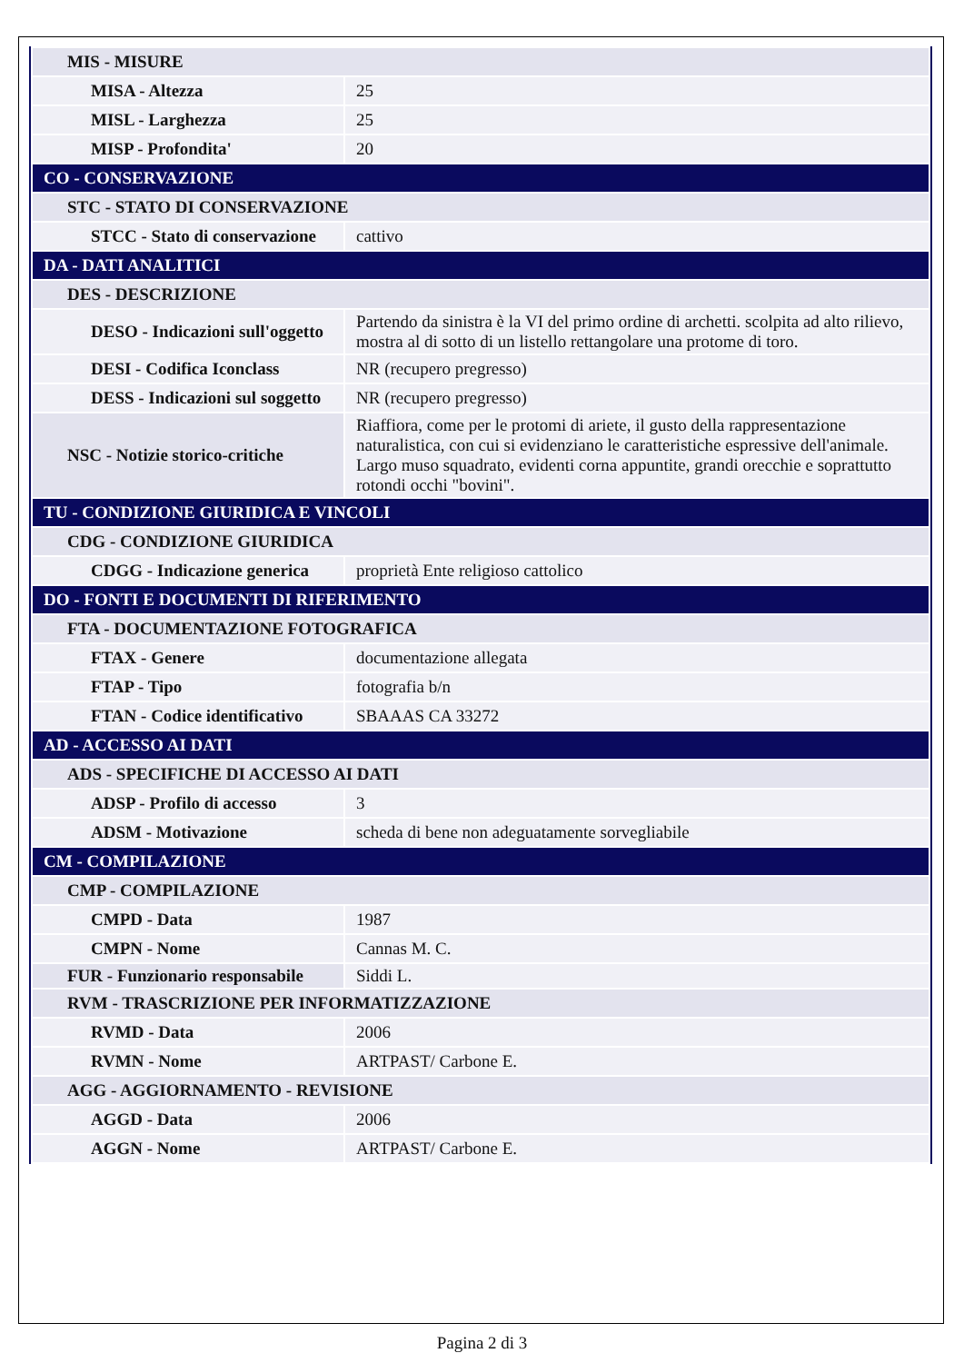| MIS - MISURE | |
| MISA - Altezza | 25 |
| MISL - Larghezza | 25 |
| MISP - Profondita' | 20 |
| CO - CONSERVAZIONE | |
| STC - STATO DI CONSERVAZIONE | |
| STCC - Stato di conservazione | cattivo |
| DA - DATI ANALITICI | |
| DES - DESCRIZIONE | |
| DESO - Indicazioni sull'oggetto | Partendo da sinistra è la VI del primo ordine di archetti. scolpita ad alto rilievo, mostra al di sotto di un listello rettangolare una protome di toro. |
| DESI - Codifica Iconclass | NR (recupero pregresso) |
| DESS - Indicazioni sul soggetto | NR (recupero pregresso) |
| NSC - Notizie storico-critiche | Riaffiora, come per le protomi di ariete, il gusto della rappresentazione naturalistica, con cui si evidenziano le caratteristiche espressive dell'animale. Largo muso squadrato, evidenti corna appuntite, grandi orecchie e soprattutto rotondi occhi "bovini". |
| TU - CONDIZIONE GIURIDICA E VINCOLI | |
| CDG - CONDIZIONE GIURIDICA | |
| CDGG - Indicazione generica | proprietà Ente religioso cattolico |
| DO - FONTI E DOCUMENTI DI RIFERIMENTO | |
| FTA - DOCUMENTAZIONE FOTOGRAFICA | |
| FTAX - Genere | documentazione allegata |
| FTAP - Tipo | fotografia b/n |
| FTAN - Codice identificativo | SBAAAS CA 33272 |
| AD - ACCESSO AI DATI | |
| ADS - SPECIFICHE DI ACCESSO AI DATI | |
| ADSP - Profilo di accesso | 3 |
| ADSM - Motivazione | scheda di bene non adeguatamente sorvegliabile |
| CM - COMPILAZIONE | |
| CMP - COMPILAZIONE | |
| CMPD - Data | 1987 |
| CMPN - Nome | Cannas M. C. |
| FUR - Funzionario responsabile | Siddi L. |
| RVM - TRASCRIZIONE PER INFORMATIZZAZIONE | |
| RVMD - Data | 2006 |
| RVMN - Nome | ARTPAST/ Carbone E. |
| AGG - AGGIORNAMENTO - REVISIONE | |
| AGGD - Data | 2006 |
| AGGN - Nome | ARTPAST/ Carbone E. |
Pagina 2 di 3